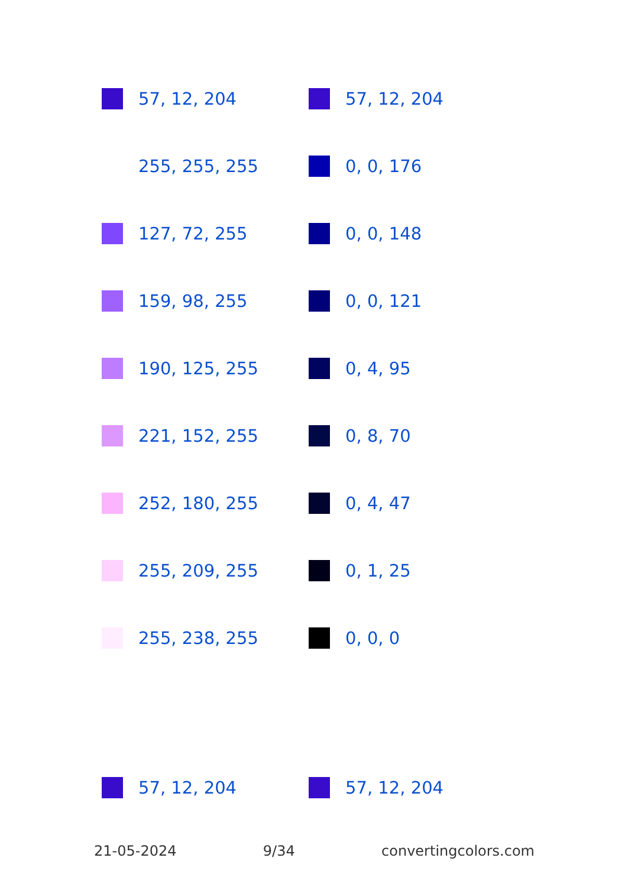57, 12, 204 57, 12, 204
255, 255, 255 0, 0, 176
127, 72, 255 0, 0, 148
159, 98, 255 0, 0, 121
190, 125, 255 0, 4, 95
221, 152, 255 0, 8, 70
252, 180, 255 0, 4, 47
255, 209, 255 0, 1, 25
255, 238, 255 0, 0, 0
57, 12, 204 57, 12, 204
21-05-2024 9/34 convertingcolors.com